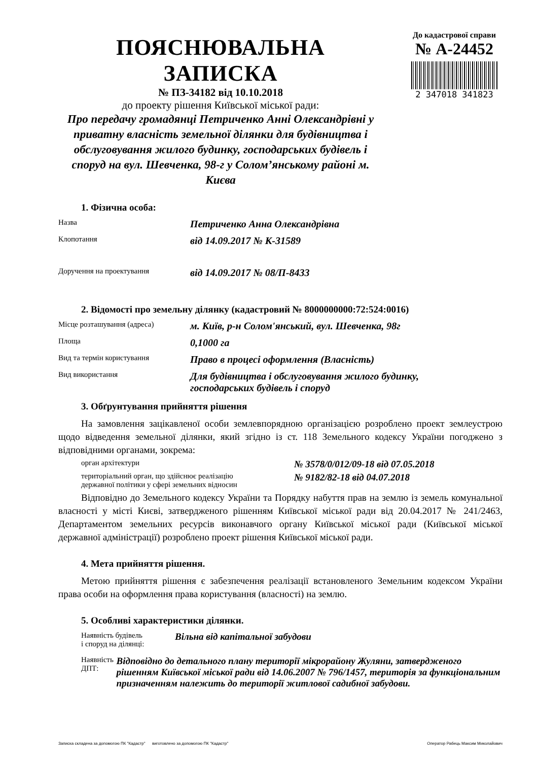ПОЯСНЮВАЛЬНА ЗАПИСКА
№ ПЗ-34182 від 10.10.2018
до проекту рішення Київської міської ради:
Про передачу громадянці Петриченко Анні Олександрівні у приватну власність земельної ділянки для будівництва і обслуговування жилого будинку, господарських будівель і споруд на вул. Шевченка, 98-г у Солом’янському районі м. Києва
До кадастрової справи
№ А-24452
2 347018 341823
1. Фізична особа:
Назва
Петриченко Анна Олександрівна
Клопотання
від 14.09.2017 № К-31589
Доручення на проектування
від 14.09.2017 № 08/П-8433
2. Відомості про земельну ділянку (кадастровий № 8000000000:72:524:0016)
Місце розташування (адреса)
м. Київ, р-н Солом'янський, вул. Шевченка, 98г
Площа
0,1000 га
Вид та термін користування
Право в процесі оформлення (Власність)
Вид використання
Для будівництва і обслуговування жилого будинку,
господарських будівель і споруд
3. Обґрунтування прийняття рішення
На замовлення зацікавленої особи землевпорядною організацією розроблено проект землеустрою щодо відведення земельної ділянки, який згідно із ст. 118 Земельного кодексу України погоджено з відповідними органами, зокрема:
орган архітектури
№ 3578/0/012/09-18 від 07.05.2018
територіальний орган, що здійснює реалізацію
державної політики у сфері земельних відносин
№ 9182/82-18 від 04.07.2018
Відповідно до Земельного кодексу України та Порядку набуття прав на землю із земель комунальної власності у місті Києві, затвердженого рішенням Київської міської ради від 20.04.2017 № 241/2463, Департаментом земельних ресурсів виконавчого органу Київської міської ради (Київської міської державної адміністрації) розроблено проект рішення Київської міської ради.
4. Мета прийняття рішення.
Метою прийняття рішення є забезпечення реалізації встановленого Земельним кодексом України права особи на оформлення права користування (власності) на землю.
5. Особливі характеристики ділянки.
Наявність будівель
і споруд на ділянці:
Вільна від капітальної забудови
Наявність ДПТ:
Відповідно до детального плану території мікрорайону Жуляни, затвердженого рішенням Київської міської ради від 14.06.2007 № 796/1457, територія за функціональним призначенням належить до території житлової садибної забудови.
Записка складена за допомогою ПК "Кадастр" виготовлено за допомогою ПК "Кадастр" Оператор Рабець Максим Миколайович